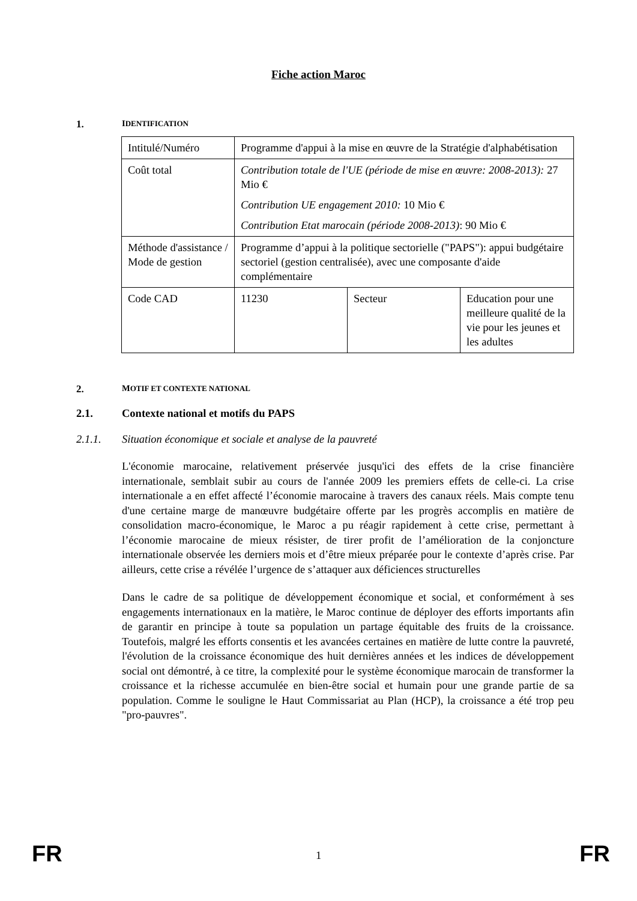Fiche action Maroc
1. IDENTIFICATION
| Intitulé/Numéro | Programme d'appui à la mise en œuvre de la Stratégie d'alphabétisation | | |
| Coût total | Contribution totale de l'UE (période de mise en œuvre: 2008-2013): 27 Mio € Contribution UE engagement 2010: 10 Mio € Contribution Etat marocain (période 2008-2013) : 90 Mio € | | |
| Méthode d'assistance / Mode de gestion | Programme d’appui à la politique sectorielle ("PAPS"): appui budgétaire sectoriel (gestion centralisée), avec une composante d'aide complémentaire | | |
| Code CAD | 11230 | Secteur | Education pour une meilleure qualité de la vie pour les jeunes et les adultes |
2. MOTIF ET CONTEXTE NATIONAL
2.1. Contexte national et motifs du PAPS
2.1.1. Situation économique et sociale et analyse de la pauvreté
L'économie marocaine, relativement préservée jusqu'ici des effets de la crise financière internationale, semblait subir au cours de l'année 2009 les premiers effets de celle-ci. La crise internationale a en effet affecté l’économie marocaine à travers des canaux réels. Mais compte tenu d'une certaine marge de manœuvre budgétaire offerte par les progrès accomplis en matière de consolidation macro-économique, le Maroc a pu réagir rapidement à cette crise, permettant à l’économie marocaine de mieux résister, de tirer profit de l’amélioration de la conjoncture internationale observée les derniers mois et d’être mieux préparée pour le contexte d’après crise. Par ailleurs, cette crise a révélée l’urgence de s’attaquer aux déficiences structurelles
Dans le cadre de sa politique de développement économique et social, et conformément à ses engagements internationaux en la matière, le Maroc continue de déployer des efforts importants afin de garantir en principe à toute sa population un partage équitable des fruits de la croissance. Toutefois, malgré les efforts consentis et les avancées certaines en matière de lutte contre la pauvreté, l'évolution de la croissance économique des huit dernières années et les indices de développement social ont démontré, à ce titre, la complexité pour le système économique marocain de transformer la croissance et la richesse accumulée en bien-être social et humain pour une grande partie de sa population. Comme le souligne le Haut Commissariat au Plan (HCP), la croissance a été trop peu "pro-pauvres".
FR 1 FR